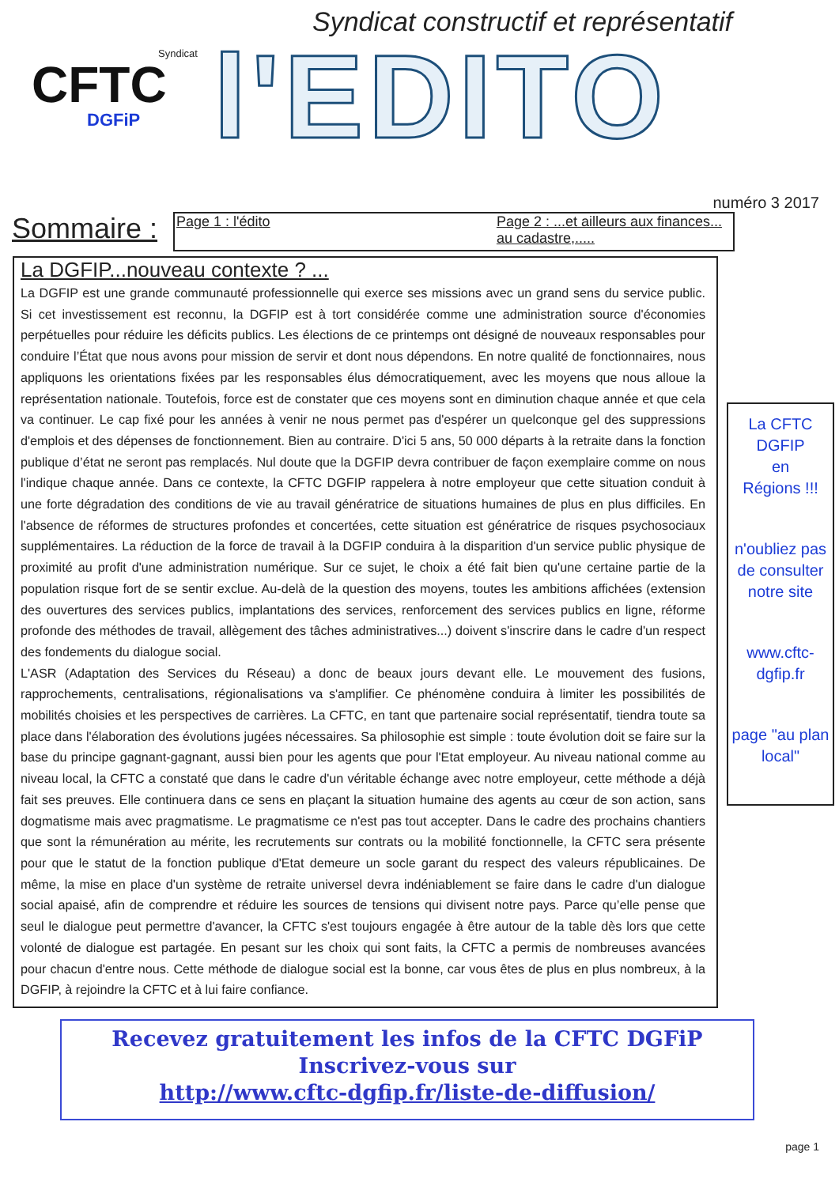Syndicat
CFTC
DGFiP
Syndicat constructif et représentatif
l'EDITO
numéro 3 2017
Sommaire :
Page 1 : l'édito Page 2 : ...et ailleurs aux finances...
au cadastre,.....
La DGFIP...nouveau contexte ? ...
La DGFIP est une grande communauté professionnelle qui exerce ses missions avec un grand sens du service public. Si cet investissement est reconnu, la DGFIP est à tort considérée comme une administration source d'économies perpétuelles pour réduire les déficits publics. Les élections de ce printemps ont désigné de nouveaux responsables pour conduire l’État que nous avons pour mission de servir et dont nous dépendons. En notre qualité de fonctionnaires, nous appliquons les orientations fixées par les responsables élus démocratiquement, avec les moyens que nous alloue la représentation nationale. Toutefois, force est de constater que ces moyens sont en diminution chaque année et que cela va continuer. Le cap fixé pour les années à venir ne nous permet pas d'espérer un quelconque gel des suppressions d'emplois et des dépenses de fonctionnement. Bien au contraire. D'ici 5 ans, 50 000 départs à la retraite dans la fonction publique d’état ne seront pas remplacés. Nul doute que la DGFIP devra contribuer de façon exemplaire comme on nous l'indique chaque année. Dans ce contexte, la CFTC DGFIP rappelera à notre employeur que cette situation conduit à une forte dégradation des conditions de vie au travail génératrice de situations humaines de plus en plus difficiles. En l'absence de réformes de structures profondes et concertées, cette situation est génératrice de risques psychosociaux supplémentaires. La réduction de la force de travail à la DGFIP conduira à la disparition d'un service public physique de proximité au profit d'une administration numérique. Sur ce sujet, le choix a été fait bien qu'une certaine partie de la population risque fort de se sentir exclue. Au-delà de la question des moyens, toutes les ambitions affichées (extension des ouvertures des services publics, implantations des services, renforcement des services publics en ligne, réforme profonde des méthodes de travail, allègement des tâches administratives...) doivent s'inscrire dans le cadre d'un respect des fondements du dialogue social.
L'ASR (Adaptation des Services du Réseau) a donc de beaux jours devant elle. Le mouvement des fusions, rapprochements, centralisations, régionalisations va s'amplifier. Ce phénomène conduira à limiter les possibilités de mobilités choisies et les perspectives de carrières. La CFTC, en tant que partenaire social représentatif, tiendra toute sa place dans l'élaboration des évolutions jugées nécessaires. Sa philosophie est simple : toute évolution doit se faire sur la base du principe gagnant-gagnant, aussi bien pour les agents que pour l'Etat employeur. Au niveau national comme au niveau local, la CFTC a constaté que dans le cadre d'un véritable échange avec notre employeur, cette méthode a déjà fait ses preuves. Elle continuera dans ce sens en plaçant la situation humaine des agents au cœur de son action, sans dogmatisme mais avec pragmatisme. Le pragmatisme ce n'est pas tout accepter. Dans le cadre des prochains chantiers que sont la rémunération au mérite, les recrutements sur contrats ou la mobilité fonctionnelle, la CFTC sera présente pour que le statut de la fonction publique d'Etat demeure un socle garant du respect des valeurs républicaines. De même, la mise en place d'un système de retraite universel devra indéniablement se faire dans le cadre d'un dialogue social apaisé, afin de comprendre et réduire les sources de tensions qui divisent notre pays. Parce qu’elle pense que seul le dialogue peut permettre d'avancer, la CFTC s'est toujours engagée à être autour de la table dès lors que cette volonté de dialogue est partagée. En pesant sur les choix qui sont faits, la CFTC a permis de nombreuses avancées pour chacun d'entre nous. Cette méthode de dialogue social est la bonne, car vous êtes de plus en plus nombreux, à la DGFIP, à rejoindre la CFTC et à lui faire confiance.
La CFTC
DGFIP
en
Régions !!!
n'oubliez pas de consulter notre site
www.cftc-
dgfip.fr
page "au plan local"
Recevez gratuitement les infos de la CFTC DGFiP
Inscrivez-vous sur
http://www.cftc-dgfip.fr/liste-de-diffusion/
page 1